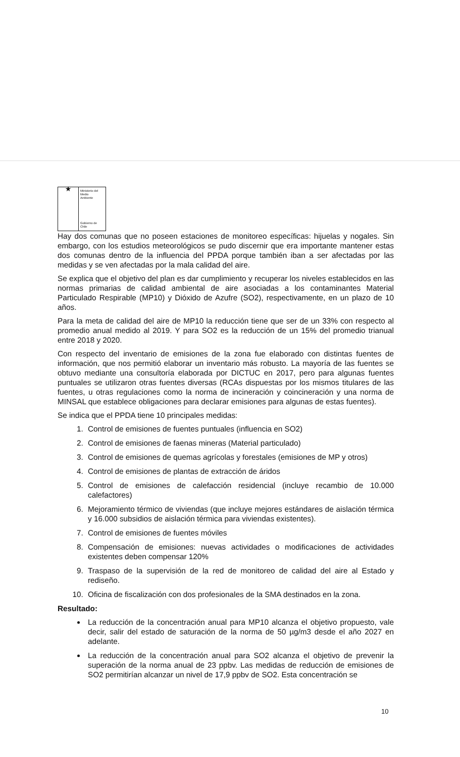★
Ministerio del
Medio
Ambiente
Gobierno de Chile
Hay dos comunas que no poseen estaciones de monitoreo específicas: hijuelas y nogales. Sin embargo, con los estudios meteorológicos se pudo discernir que era importante mantener estas dos comunas dentro de la influencia del PPDA porque también iban a ser afectadas por las medidas y se ven afectadas por la mala calidad del aire.
Se explica que el objetivo del plan es dar cumplimiento y recuperar los niveles establecidos en las normas primarias de calidad ambiental de aire asociadas a los contaminantes Material Particulado Respirable (MP10) y Dióxido de Azufre (SO2), respectivamente, en un plazo de 10 años.
Para la meta de calidad del aire de MP10 la reducción tiene que ser de un 33% con respecto al promedio anual medido al 2019. Y para SO2 es la reducción de un 15% del promedio trianual entre 2018 y 2020.
Con respecto del inventario de emisiones de la zona fue elaborado con distintas fuentes de información, que nos permitió elaborar un inventario más robusto. La mayoría de las fuentes se obtuvo mediante una consultoría elaborada por DICTUC en 2017, pero para algunas fuentes puntuales se utilizaron otras fuentes diversas (RCAs dispuestas por los mismos titulares de las fuentes, u otras regulaciones como la norma de incineración y coincineración y una norma de MINSAL que establece obligaciones para declarar emisiones para algunas de estas fuentes).
Se indica que el PPDA tiene 10 principales medidas:
1. Control de emisiones de fuentes puntuales (influencia en SO2)
2. Control de emisiones de faenas mineras (Material particulado)
3. Control de emisiones de quemas agrícolas y forestales (emisiones de MP y otros)
4. Control de emisiones de plantas de extracción de áridos
5. Control de emisiones de calefacción residencial (incluye recambio de 10.000 calefactores)
6. Mejoramiento térmico de viviendas (que incluye mejores estándares de aislación térmica y 16.000 subsidios de aislación térmica para viviendas existentes).
7. Control de emisiones de fuentes móviles
8. Compensación de emisiones: nuevas actividades o modificaciones de actividades existentes deben compensar 120%
9. Traspaso de la supervisión de la red de monitoreo de calidad del aire al Estado y rediseño.
10. Oficina de fiscalización con dos profesionales de la SMA destinados en la zona.
Resultado:
La reducción de la concentración anual para MP10 alcanza el objetivo propuesto, vale decir, salir del estado de saturación de la norma de 50 µg/m3 desde el año 2027 en adelante.
La reducción de la concentración anual para SO2 alcanza el objetivo de prevenir la superación de la norma anual de 23 ppbv. Las medidas de reducción de emisiones de SO2 permitirían alcanzar un nivel de 17,9 ppbv de SO2. Esta concentración se
10